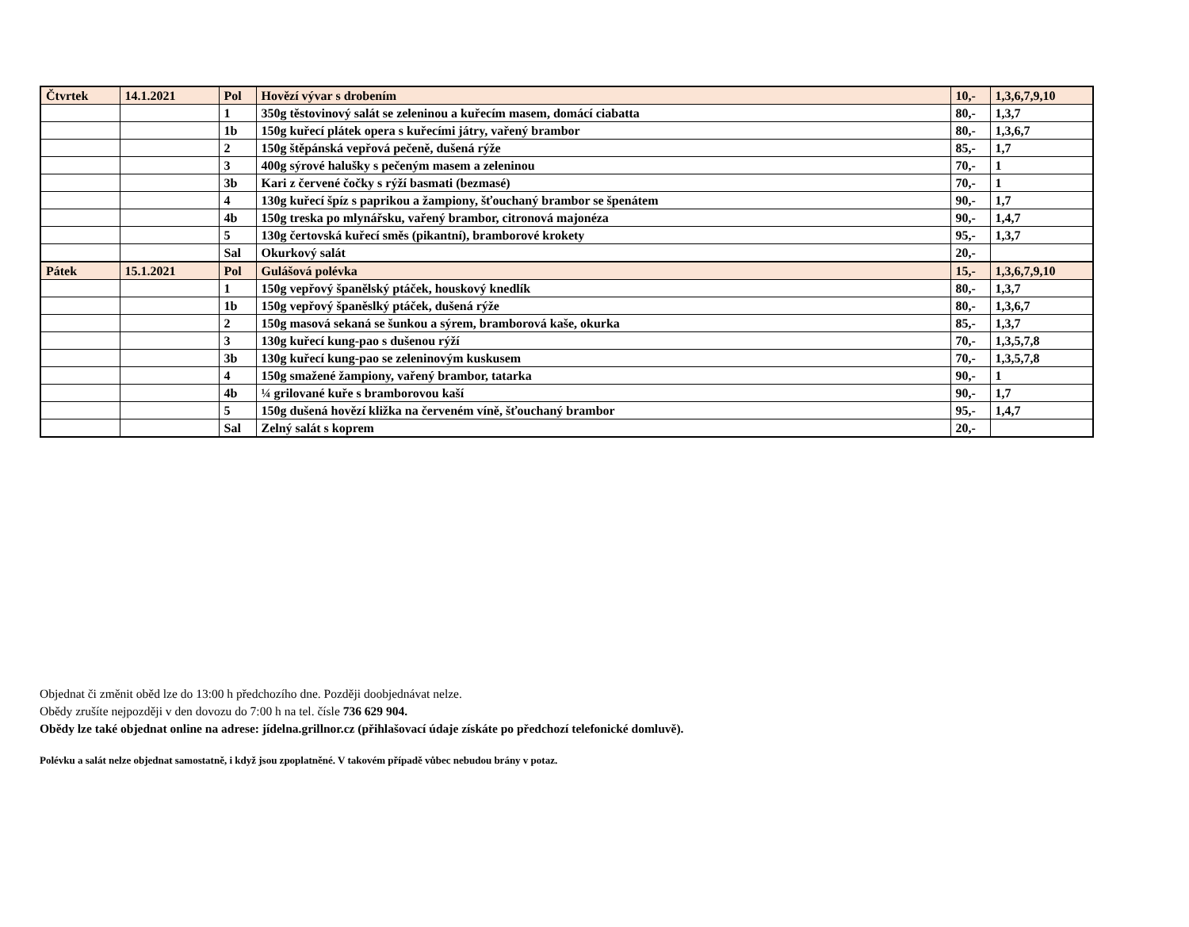| Čtvrtek | 14.1.2021 | Pol | Hovězí vývar s drobením | 10,- | 1,3,6,7,9,10 |
| | | 1 | 350g těstovinový salát se zeleninou a kuřecím masem, domácí ciabatta | 80,- | 1,3,7 |
| | | 1b | 150g kuřecí plátek opera s kuřecími játry, vařený brambor | 80,- | 1,3,6,7 |
| | | 2 | 150g štěpánská vepřová pečeně, dušená rýže | 85,- | 1,7 |
| | | 3 | 400g sýrové halušky s pečeným masem a zeleninou | 70,- | 1 |
| | | 3b | Kari z červené čočky s rýží basmati (bezmasé) | 70,- | 1 |
| | | 4 | 130g kuřecí špíz s paprikou a žampiony, šťouchaný brambor se špenátem | 90,- | 1,7 |
| | | 4b | 150g treska po mlynářsku, vařený brambor, citronová majonéza | 90,- | 1,4,7 |
| | | 5 | 130g čertovská kuřecí směs (pikantní), bramborové krokety | 95,- | 1,3,7 |
| | | Sal | Okurkový salát | 20,- | |
| Pátek | 15.1.2021 | Pol | Gulášová polévka | 15,- | 1,3,6,7,9,10 |
| | | 1 | 150g vepřový španělský ptáček, houskový knedlík | 80,- | 1,3,7 |
| | | 1b | 150g vepřový španěslký ptáček, dušená rýže | 80,- | 1,3,6,7 |
| | | 2 | 150g masová sekaná se šunkou a sýrem, bramborová kaše, okurka | 85,- | 1,3,7 |
| | | 3 | 130g kuřecí kung-pao s dušenou rýží | 70,- | 1,3,5,7,8 |
| | | 3b | 130g kuřecí kung-pao se zeleninovým kuskusem | 70,- | 1,3,5,7,8 |
| | | 4 | 150g smažené žampiony, vařený brambor, tatarka | 90,- | 1 |
| | | 4b | ¼ grilované kuře s bramborovou kaší | 90,- | 1,7 |
| | | 5 | 150g dušená hovězí kližka na červeném víně, šťouchaný brambor | 95,- | 1,4,7 |
| | | Sal | Zelný salát s koprem | 20,- | |
Objednat či změnit oběd lze do 13:00 h předchozího dne. Později doobjednávat nelze.
Obědy zrušíte nejpozději v den dovozu do 7:00 h na tel. čísle 736 629 904.
Obědy lze také objednat online na adrese: jídelna.grillnor.cz (přihlašovací údaje získáte po předchozí telefonické domluvě).
Polévku a salát nelze objednat samostatně, i když jsou zpoplatněné. V takovém případě vůbec nebudou brány v potaz.